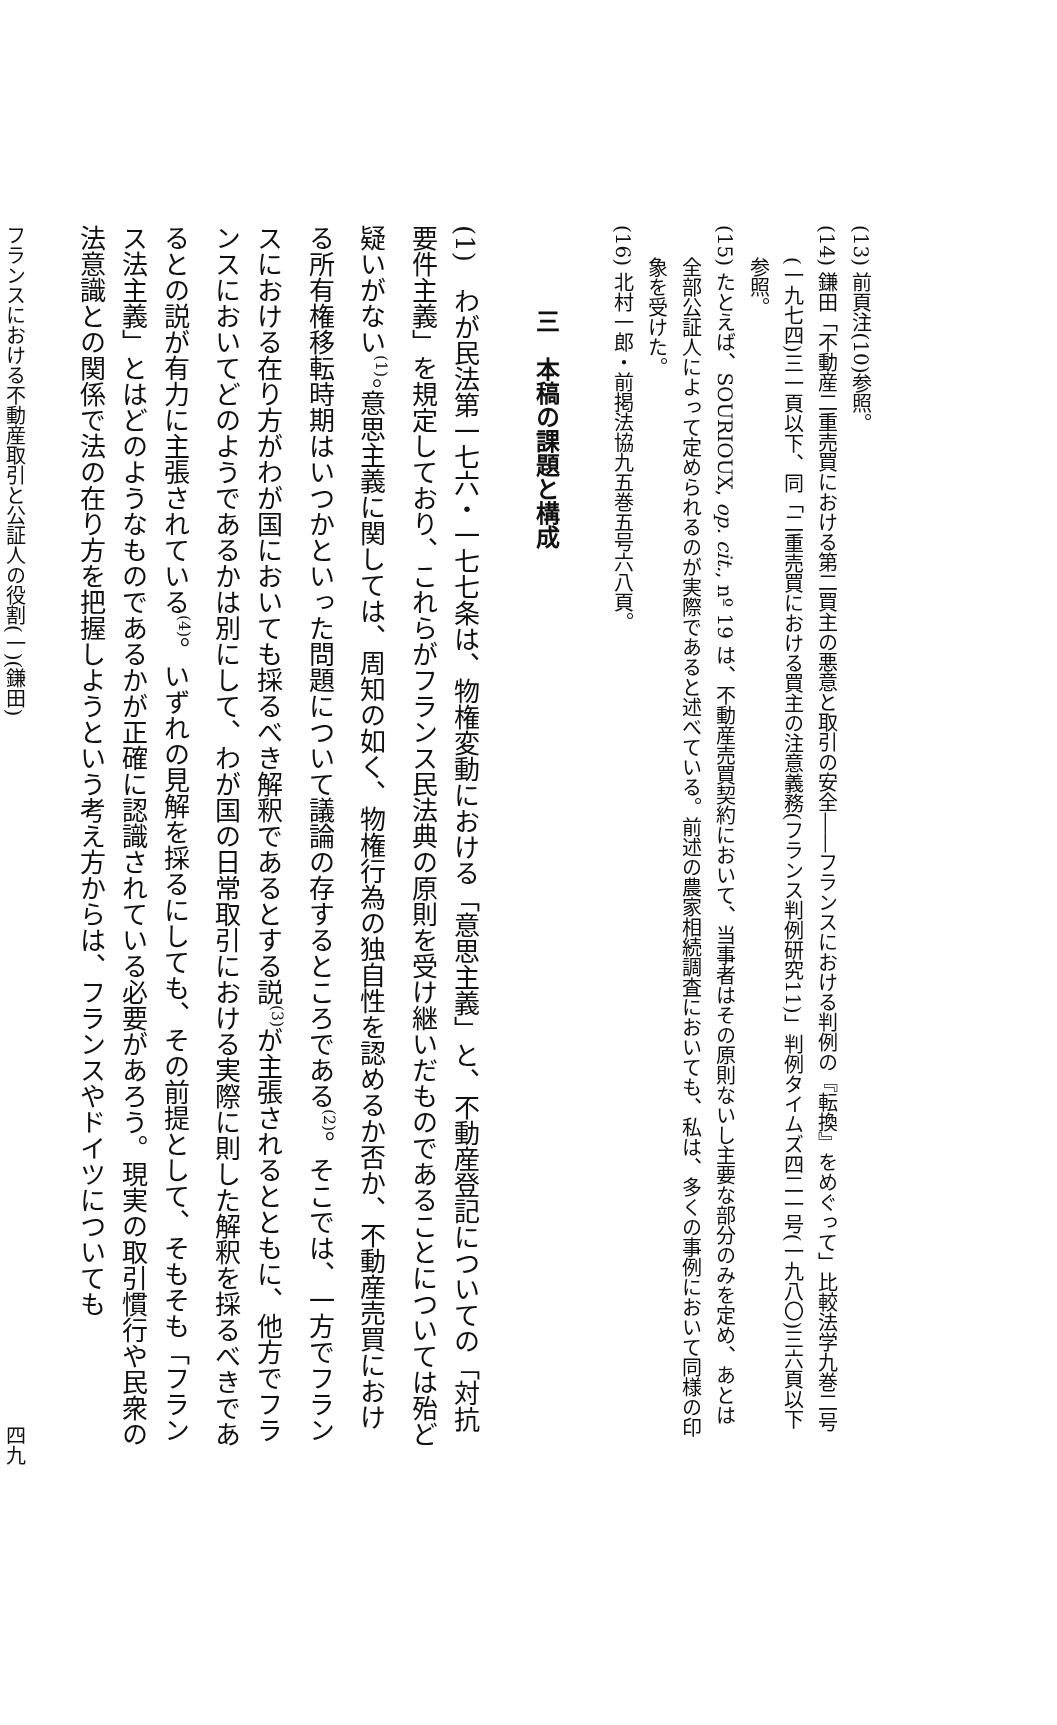(13) 前頁注(10)参照。
(14) 鎌田「不動産二重売買における第二買主の悪意と取引の安全――フランスにおける判例の『転換』をめぐって」比較法学九巻二号(一九七四)三一頁以下、同「二重売買における買主の注意義務(フランス判例研究11)」判例タイムズ四二一号(一九八〇)三六頁以下参照。
(15) たとえば、SOURIOUX, op. cit., nº 19 は、不動産売買契約において、当事者はその原則ないし主要な部分のみを定め、あとは全部公証人によって定められるのが実際であると述べている。前述の農家相続調査においても、私は、多くの事例において同様の印象を受けた。
(16) 北村一郎・前掲法協九五巻五号六八頁。
三　本稿の課題と構成
(1)　わが民法第一七六・一七七条は、物権変動における「意思主義」と、不動産登記についての「対抗要件主義」を規定しており、これらがフランス民法典の原則を受け継いだものであることについては殆ど疑いがない<sup>(1)</sup>。意思主義に関しては、周知の如く、物権行為の独自性を認めるか否か、不動産売買における所有権移転時期はいつかといった問題について議論の存するところである<sup>(2)</sup>。そこでは、一方でフランスにおける在り方がわが国においても採るべき解釈であるとする説<sup>(3)</sup>が主張されるとともに、他方でフランスにおいてどのようであるかは別にして、わが国の日常取引における実際に則した解釈を採るべきであるとの説が有力に主張されている<sup>(4)</sup>。いずれの見解を採るにしても、その前提として、そもそも「フランス法主義」とはどのようなものであるかが正確に認識されている必要があろう。現実の取引慣行や民衆の法意識との関係で法の在り方を把握しようという考え方からは、フランスやドイツについても
フランスにおける不動産取引と公証人の役割(一)(鎌田) 四九